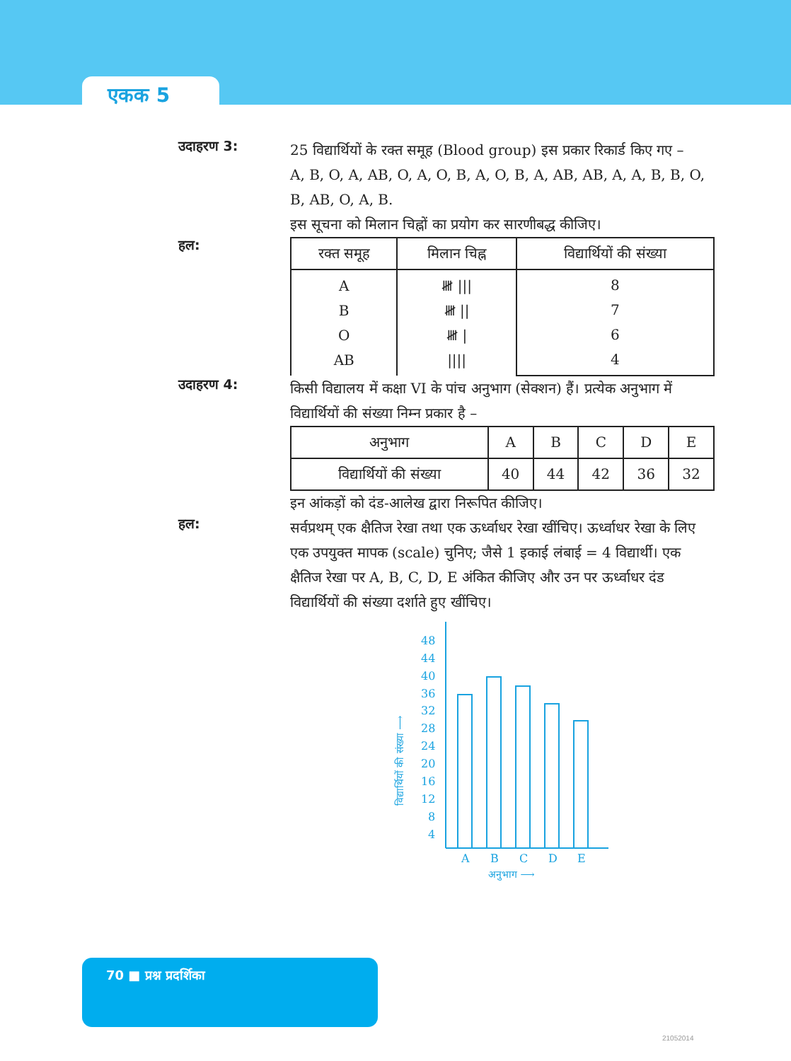एकक 5
उदाहरण 3:
25 विद्यार्थियों के रक्त समूह (Blood group) इस प्रकार रिकार्ड किए गए –
A, B, O, A, AB, O, A, O, B, A, O, B, A, AB, AB, A, A, B, B, O, B, AB, O, A, B.
इस सूचना को मिलान चिह्नों का प्रयोग कर सारणीबद्ध कीजिए।
हल:
| रक्त समूह | मिलान चिह्न | विद्यार्थियों की संख्या |
| --- | --- | --- |
| A B O AB | 𝍸 /// 𝍸 // 𝍸 / //// | 8 7 6 4 |
उदाहरण 4:
किसी विद्यालय में कक्षा VI के पांच अनुभाग (सेक्शन) हैं। प्रत्येक अनुभाग में विद्यार्थियों की संख्या निम्न प्रकार है –
| अनुभाग | A | B | C | D | E |
| विद्यार्थियों की संख्या | 40 | 44 | 42 | 36 | 32 |
इन आंकड़ों को दंड-आलेख द्वारा निरूपित कीजिए।
हल:
सर्वप्रथम् एक क्षैतिज रेखा तथा एक ऊर्ध्वाधर रेखा खींचिए। ऊर्ध्वाधर रेखा के लिए एक उपयुक्त मापक (scale) चुनिए; जैसे 1 इकाई लंबाई = 4 विद्यार्थी। एक क्षैतिज रेखा पर A, B, C, D, E अंकित कीजिए और उन पर ऊर्ध्वाधर दंड विद्यार्थियों की संख्या दर्शाते हुए खींचिए।
48
44
40
36
32
28
24
20
16
12
8
4
A
B
C
D
E
अनुभाग ⟶
विद्यार्थियों की संख्या ⟶
70 ■ प्रश्न प्रदर्शिका
21052014